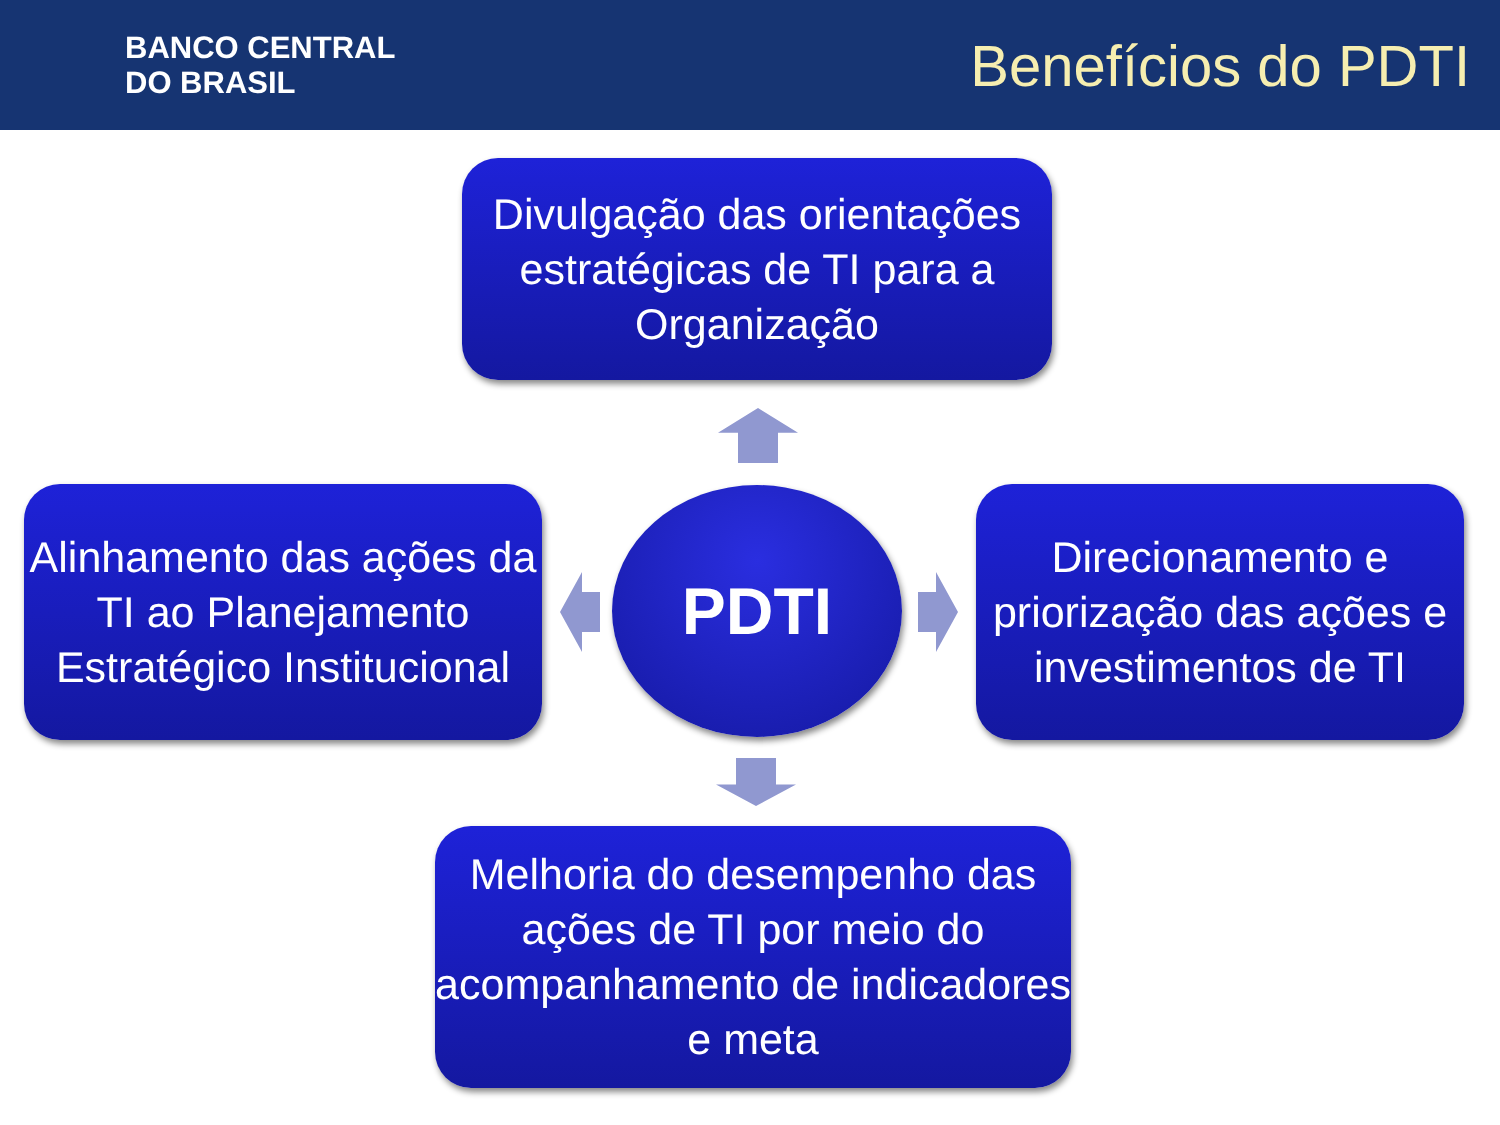BANCO CENTRAL
DO BRASIL
Benefícios do PDTI
Divulgação das orientações estratégicas de TI para a Organização
Alinhamento das ações da TI ao Planejamento Estratégico Institucional
PDTI
Direcionamento e priorização das ações e investimentos de TI
Melhoria do desempenho das ações de TI por meio do acompanhamento de indicadores e meta